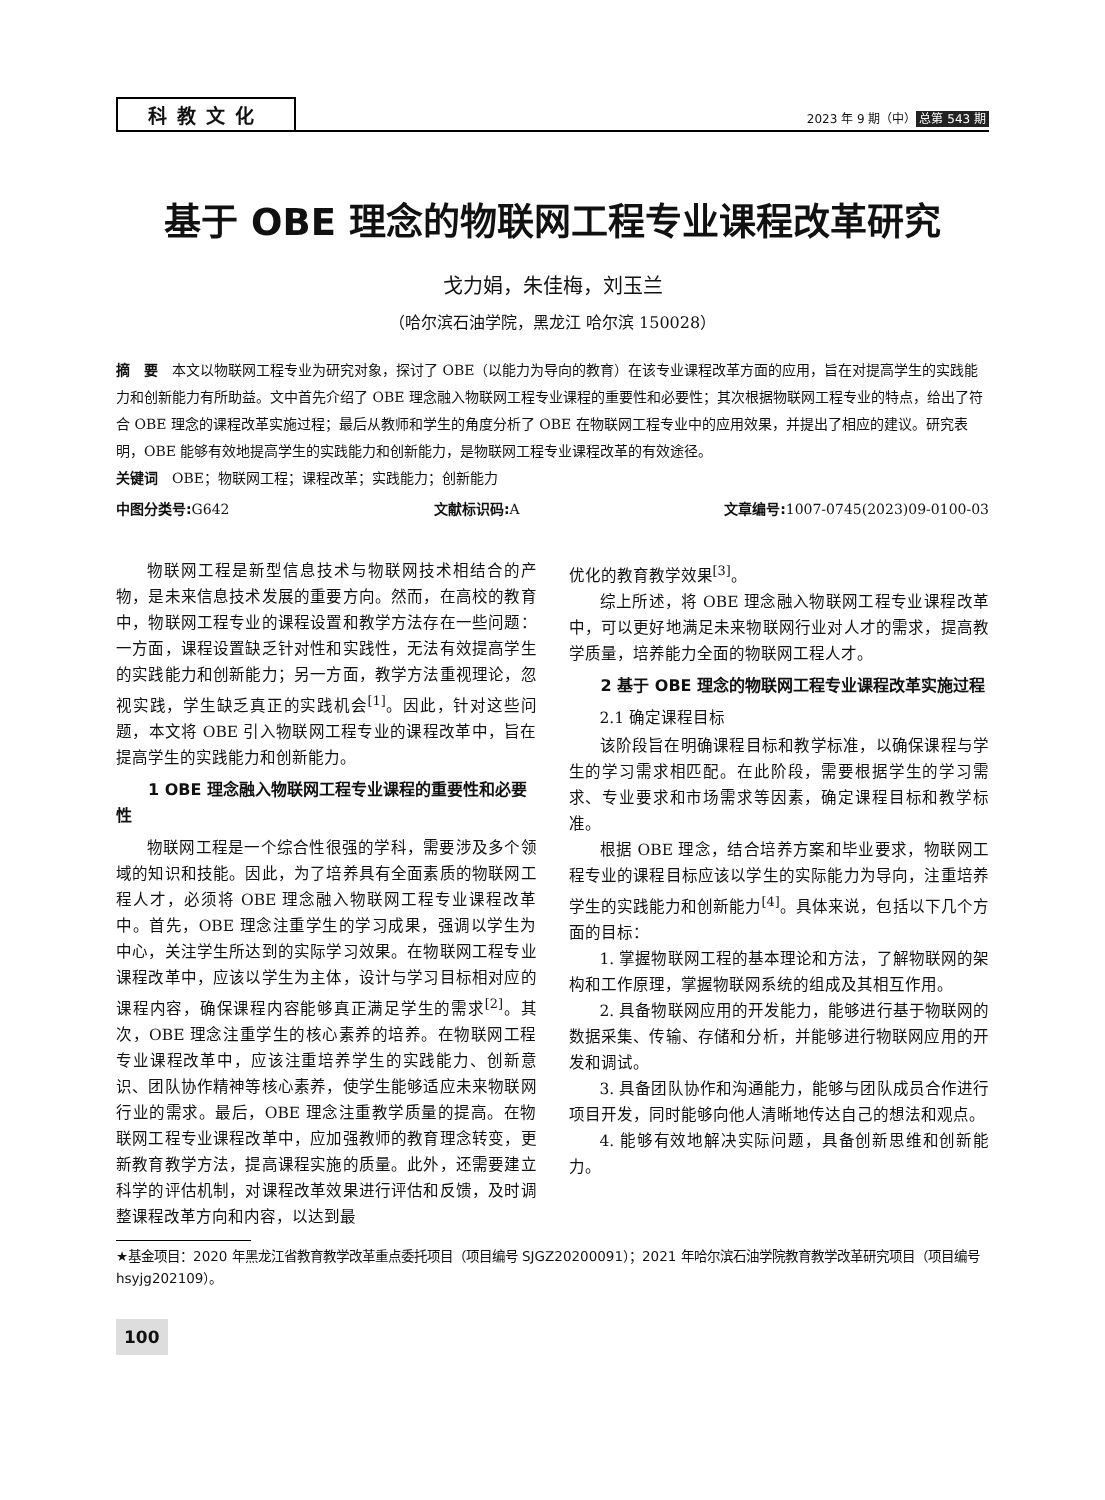科教文化
2023 年 9 期（中） 总第 543 期
基于 OBE 理念的物联网工程专业课程改革研究
戈力娟，朱佳梅，刘玉兰
（哈尔滨石油学院，黑龙江 哈尔滨 150028）
摘　要　本文以物联网工程专业为研究对象，探讨了 OBE（以能力为导向的教育）在该专业课程改革方面的应用，旨在对提高学生的实践能力和创新能力有所助益。文中首先介绍了 OBE 理念融入物联网工程专业课程的重要性和必要性；其次根据物联网工程专业的特点，给出了符合 OBE 理念的课程改革实施过程；最后从教师和学生的角度分析了 OBE 在物联网工程专业中的应用效果，并提出了相应的建议。研究表明，OBE 能够有效地提高学生的实践能力和创新能力，是物联网工程专业课程改革的有效途径。
关键词　OBE；物联网工程；课程改革；实践能力；创新能力
中图分类号: G642 文献标识码: A 文章编号: 1007-0745(2023)09-0100-03
物联网工程是新型信息技术与物联网技术相结合的产物，是未来信息技术发展的重要方向。然而，在高校的教育中，物联网工程专业的课程设置和教学方法存在一些问题：一方面，课程设置缺乏针对性和实践性，无法有效提高学生的实践能力和创新能力；另一方面，教学方法重视理论，忽视实践，学生缺乏真正的实践机会<sup>[1]</sup>。因此，针对这些问题，本文将 OBE 引入物联网工程专业的课程改革中，旨在提高学生的实践能力和创新能力。
1 OBE 理念融入物联网工程专业课程的重要性和必要性
物联网工程是一个综合性很强的学科，需要涉及多个领域的知识和技能。因此，为了培养具有全面素质的物联网工程人才，必须将 OBE 理念融入物联网工程专业课程改革中。首先，OBE 理念注重学生的学习成果，强调以学生为中心，关注学生所达到的实际学习效果。在物联网工程专业课程改革中，应该以学生为主体，设计与学习目标相对应的课程内容，确保课程内容能够真正满足学生的需求<sup>[2]</sup>。其次，OBE 理念注重学生的核心素养的培养。在物联网工程专业课程改革中，应该注重培养学生的实践能力、创新意识、团队协作精神等核心素养，使学生能够适应未来物联网行业的需求。最后，OBE 理念注重教学质量的提高。在物联网工程专业课程改革中，应加强教师的教育理念转变，更新教育教学方法，提高课程实施的质量。此外，还需要建立科学的评估机制，对课程改革效果进行评估和反馈，及时调整课程改革方向和内容，以达到最
优化的教育教学效果<sup>[3]</sup>。
综上所述，将 OBE 理念融入物联网工程专业课程改革中，可以更好地满足未来物联网行业对人才的需求，提高教学质量，培养能力全面的物联网工程人才。
2 基于 OBE 理念的物联网工程专业课程改革实施过程
2.1 确定课程目标
该阶段旨在明确课程目标和教学标准，以确保课程与学生的学习需求相匹配。在此阶段，需要根据学生的学习需求、专业要求和市场需求等因素，确定课程目标和教学标准。
根据 OBE 理念，结合培养方案和毕业要求，物联网工程专业的课程目标应该以学生的实际能力为导向，注重培养学生的实践能力和创新能力<sup>[4]</sup>。具体来说，包括以下几个方面的目标：
1. 掌握物联网工程的基本理论和方法，了解物联网的架构和工作原理，掌握物联网系统的组成及其相互作用。
2. 具备物联网应用的开发能力，能够进行基于物联网的数据采集、传输、存储和分析，并能够进行物联网应用的开发和调试。
3. 具备团队协作和沟通能力，能够与团队成员合作进行项目开发，同时能够向他人清晰地传达自己的想法和观点。
4. 能够有效地解决实际问题，具备创新思维和创新能力。
★基金项目：2020 年黑龙江省教育教学改革重点委托项目（项目编号 SJGZ20200091）；2021 年哈尔滨石油学院教育教学改革研究项目（项目编号 hsyjg202109）。
100